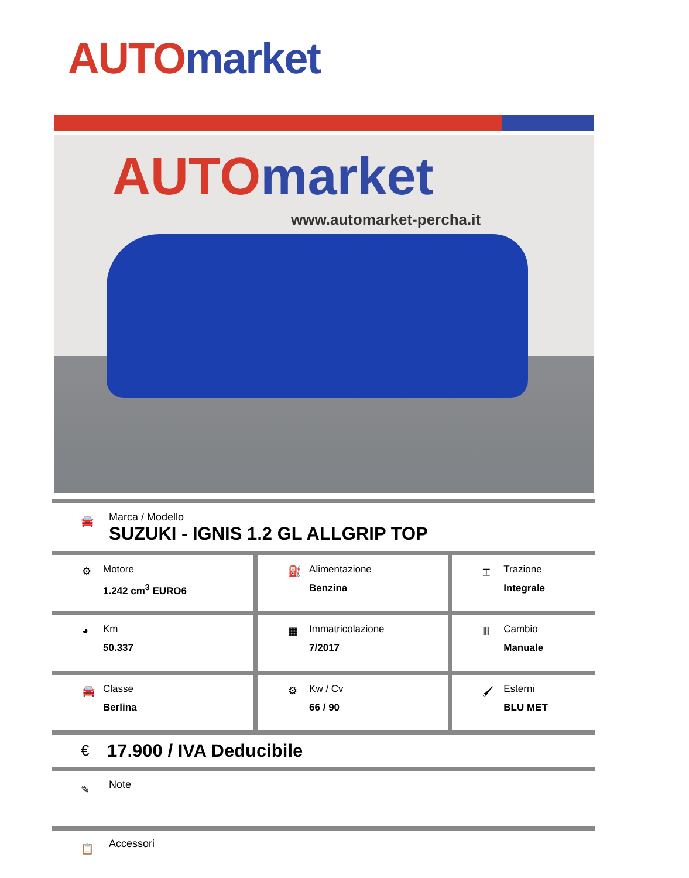AUTO market
AUTO market
www.automarket-percha.it
🚘
Marca / Modello
SUZUKI - IGNIS 1.2 GL ALLGRIP TOP
| ⚙ Motore 1.242 cm<sup>3</sup> EURO6 | ⛽ Alimentazione Benzina | ⌶ Trazione Integrale |
| ◕ Km 50.337 | ▦ Immatricolazione 7/2017 | Ⅲ Cambio Manuale |
| 🚘 Classe Berlina | ⚙ Kw / Cv 66 / 90 | 🖌 Esterni BLU MET |
€ 17.900 / IVA Deducibile
✎
Note
📋
Accessori